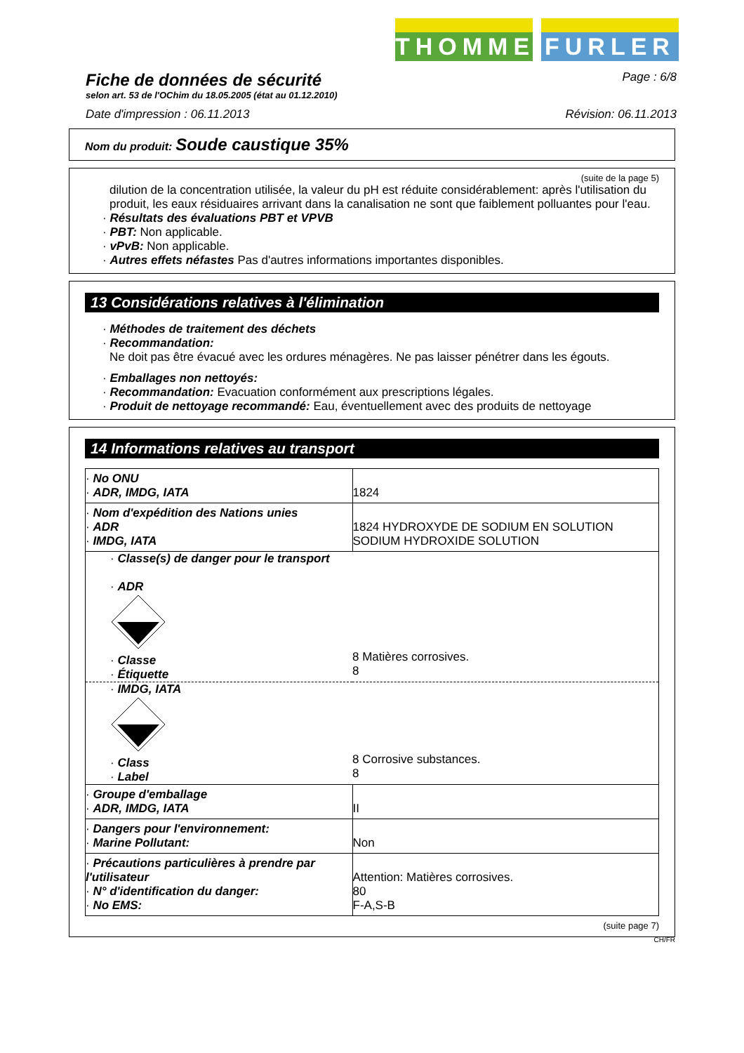THOMMEN
FURLER
Fiche de données de sécurité
selon art. 53 de l'OChim du 18.05.2005 (état au 01.12.2010)
Page : 6/8
Date d'impression : 06.11.2013 Révision: 06.11.2013
Nom du produit: Soude caustique 35%
(suite de la page 5)
dilution de la concentration utilisée, la valeur du pH est réduite considérablement: après l'utilisation du produit, les eaux résiduaires arrivant dans la canalisation ne sont que faiblement polluantes pour l'eau.
· Résultats des évaluations PBT et VPVB
· PBT: Non applicable.
· vPvB: Non applicable.
· Autres effets néfastes Pas d'autres informations importantes disponibles.
13 Considérations relatives à l'élimination
· Méthodes de traitement des déchets
· Recommandation:
Ne doit pas être évacué avec les ordures ménagères. Ne pas laisser pénétrer dans les égouts.
· Emballages non nettoyés:
· Recommandation: Evacuation conformément aux prescriptions légales.
· Produit de nettoyage recommandé: Eau, éventuellement avec des produits de nettoyage
14 Informations relatives au transport
| · No ONU · ADR, IMDG, IATA | 1824 |
| · Nom d'expédition des Nations unies · ADR · IMDG, IATA | 1824 HYDROXYDE DE SODIUM EN SOLUTION SODIUM HYDROXIDE SOLUTION |
| · Classe(s) de danger pour le transport · ADR · Classe · Étiquette | 8 Matières corrosives. 8 |
| · IMDG, IATA · Class · Label | 8 Corrosive substances. 8 |
| · Groupe d'emballage · ADR, IMDG, IATA | II |
| · Dangers pour l'environnement: · Marine Pollutant: | Non |
| · Précautions particulières à prendre par l'utilisateur · N° d'identification du danger: · No EMS: | Attention: Matières corrosives. 80 F-A,S-B |
(suite page 7)
CH/FR